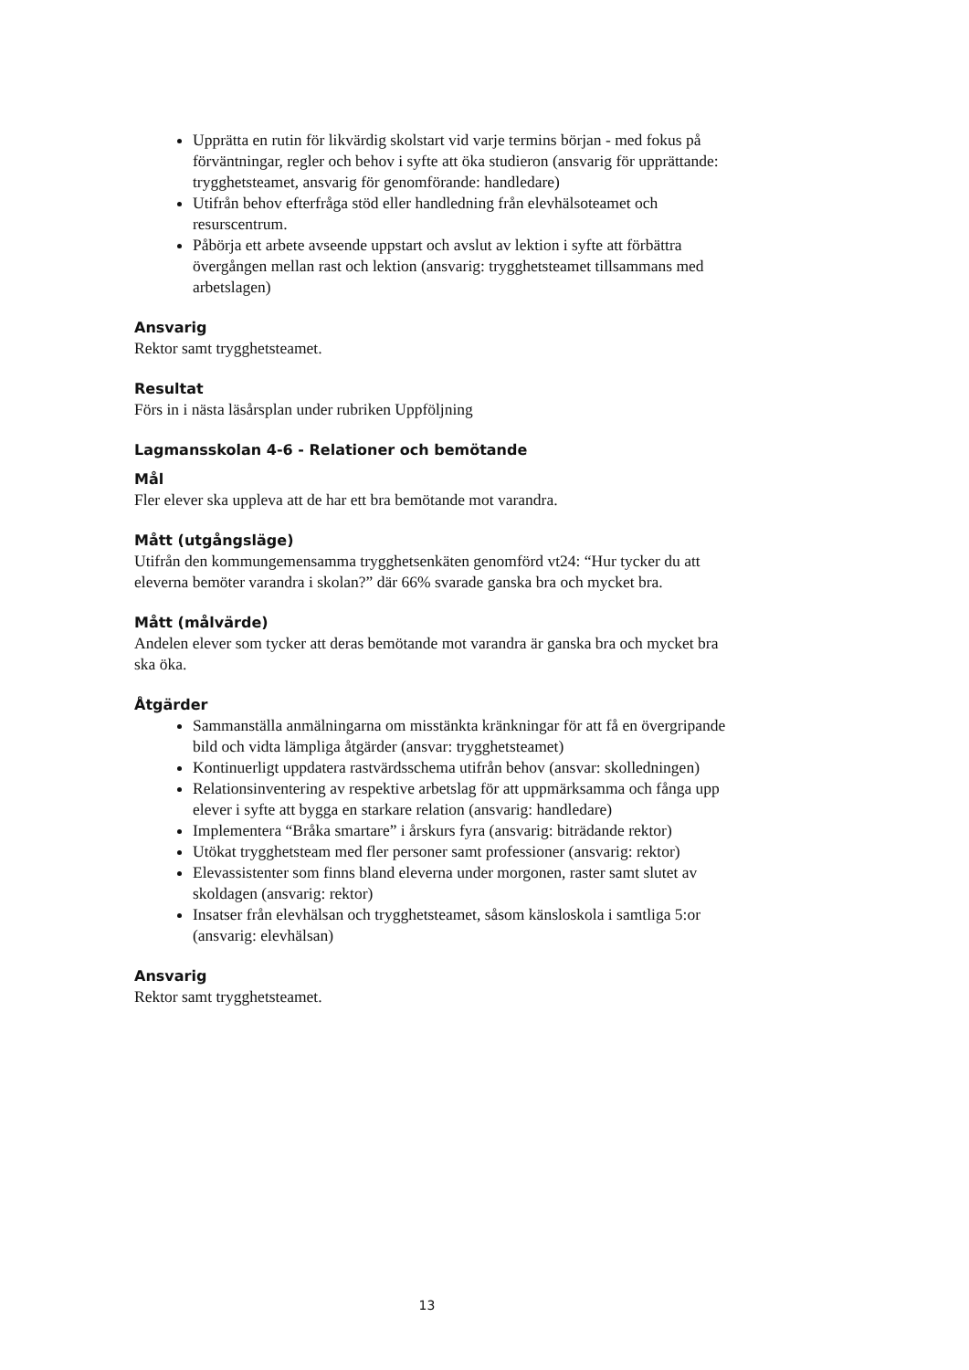Upprätta en rutin för likvärdig skolstart vid varje termins början - med fokus på förväntningar, regler och behov i syfte att öka studieron (ansvarig för upprättande: trygghetsteamet, ansvarig för genomförande: handledare)
Utifrån behov efterfråga stöd eller handledning från elevhälsoteamet och resurscentrum.
Påbörja ett arbete avseende uppstart och avslut av lektion i syfte att förbättra övergången mellan rast och lektion (ansvarig: trygghetsteamet tillsammans med arbetslagen)
Ansvarig
Rektor samt trygghetsteamet.
Resultat
Förs in i nästa läsårsplan under rubriken Uppföljning
Lagmansskolan 4-6 - Relationer och bemötande
Mål
Fler elever ska uppleva att de har ett bra bemötande mot varandra.
Mått (utgångsläge)
Utifrån den kommungemensamma trygghetsenkäten genomförd vt24: “Hur tycker du att eleverna bemöter varandra i skolan?” där 66% svarade ganska bra och mycket bra.
Mått (målvärde)
Andelen elever som tycker att deras bemötande mot varandra är ganska bra och mycket bra ska öka.
Åtgärder
Sammanställa anmälningarna om misstänkta kränkningar för att få en övergripande bild och vidta lämpliga åtgärder (ansvar: trygghetsteamet)
Kontinuerligt uppdatera rastvärdsschema utifrån behov (ansvar: skolledningen)
Relationsinventering av respektive arbetslag för att uppmärksamma och fånga upp elever i syfte att bygga en starkare relation (ansvarig: handledare)
Implementera “Bråka smartare” i årskurs fyra (ansvarig: biträdande rektor)
Utökat trygghetsteam med fler personer samt professioner (ansvarig: rektor)
Elevassistenter som finns bland eleverna under morgonen, raster samt slutet av skoldagen (ansvarig: rektor)
Insatser från elevhälsan och trygghetsteamet, såsom känsloskola i samtliga 5:or (ansvarig: elevhälsan)
Ansvarig
Rektor samt trygghetsteamet.
13